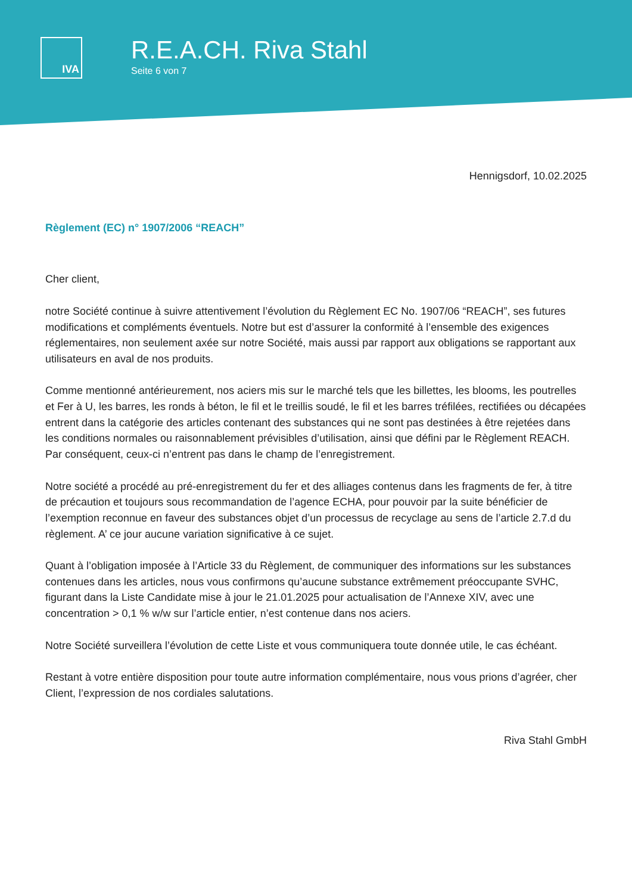IVA
R.E.A.CH. Riva Stahl
Seite 6 von 7
Hennigsdorf, 10.02.2025
Règlement (EC) n° 1907/2006 “REACH”
Cher client,
notre Société continue à suivre attentivement l’évolution du Règlement EC No. 1907/06 “REACH”, ses futures modifications et compléments éventuels. Notre but est d’assurer la conformité à l’ensemble des exigences réglementaires, non seulement axée sur notre Société, mais aussi par rapport aux obligations se rapportant aux utilisateurs en aval de nos produits.
Comme mentionné antérieurement, nos aciers mis sur le marché tels que les billettes, les blooms, les poutrelles et Fer à U, les barres, les ronds à béton, le fil et le treillis soudé, le fil et les barres tréfilées, rectifiées ou décapées entrent dans la catégorie des articles contenant des substances qui ne sont pas destinées à être rejetées dans les conditions normales ou raisonnablement prévisibles d’utilisation, ainsi que défini par le Règlement REACH. Par conséquent, ceux-ci n’entrent pas dans le champ de l’enregistrement.
Notre société a procédé au pré-enregistrement du fer et des alliages contenus dans les fragments de fer, à titre de précaution et toujours sous recommandation de l’agence ECHA, pour pouvoir par la suite bénéficier de l’exemption reconnue en faveur des substances objet d’un processus de recyclage au sens de l’article 2.7.d du règlement. A’ ce jour aucune variation significative à ce sujet.
Quant à l’obligation imposée à l’Article 33 du Règlement, de communiquer des informations sur les substances contenues dans les articles, nous vous confirmons qu’aucune substance extrêmement préoccupante SVHC, figurant dans la Liste Candidate mise à jour le 21.01.2025 pour actualisation de l’Annexe XIV, avec une concentration > 0,1 % w/w sur l’article entier, n’est contenue dans nos aciers.
Notre Société surveillera l’évolution de cette Liste et vous communiquera toute donnée utile, le cas échéant.
Restant à votre entière disposition pour toute autre information complémentaire, nous vous prions d’agréer, cher Client, l’expression de nos cordiales salutations.
Riva Stahl GmbH